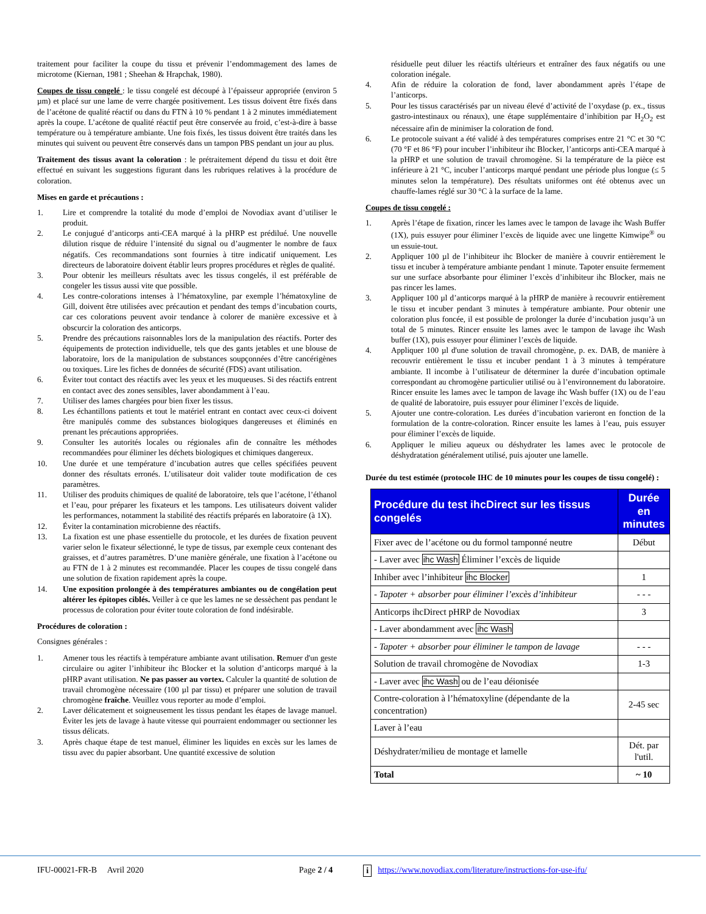traitement pour faciliter la coupe du tissu et prévenir l’endommagement des lames de microtome (Kiernan, 1981 ; Sheehan & Hrapchak, 1980).
Coupes de tissu congelé : le tissu congelé est découpé à l’épaisseur appropriée (environ 5 µm) et placé sur une lame de verre chargée positivement. Les tissus doivent être fixés dans de l’acétone de qualité réactif ou dans du FTN à 10 % pendant 1 à 2 minutes immédiatement après la coupe. L’acétone de qualité réactif peut être conservée au froid, c’est-à-dire à basse température ou à température ambiante. Une fois fixés, les tissus doivent être traités dans les minutes qui suivent ou peuvent être conservés dans un tampon PBS pendant un jour au plus.
Traitement des tissus avant la coloration : le prétraitement dépend du tissu et doit être effectué en suivant les suggestions figurant dans les rubriques relatives à la procédure de coloration.
Mises en garde et précautions :
1. Lire et comprendre la totalité du mode d’emploi de Novodiax avant d’utiliser le produit.
2. Le conjugué d’anticorps anti-CEA marqué à la pHRP est prédilué. Une nouvelle dilution risque de réduire l’intensité du signal ou d’augmenter le nombre de faux négatifs. Ces recommandations sont fournies à titre indicatif uniquement. Les directeurs de laboratoire doivent établir leurs propres procédures et règles de qualité.
3. Pour obtenir les meilleurs résultats avec les tissus congelés, il est préférable de congeler les tissus aussi vite que possible.
4. Les contre-colorations intenses à l’hématoxyline, par exemple l’hématoxyline de Gill, doivent être utilisées avec précaution et pendant des temps d’incubation courts, car ces colorations peuvent avoir tendance à colorer de manière excessive et à obscurcir la coloration des anticorps.
5. Prendre des précautions raisonnables lors de la manipulation des réactifs. Porter des équipements de protection individuelle, tels que des gants jetables et une blouse de laboratoire, lors de la manipulation de substances soupçonnées d’être cancérigènes ou toxiques. Lire les fiches de données de sécurité (FDS) avant utilisation.
6. Éviter tout contact des réactifs avec les yeux et les muqueuses. Si des réactifs entrent en contact avec des zones sensibles, laver abondamment à l’eau.
7. Utiliser des lames chargées pour bien fixer les tissus.
8. Les échantillons patients et tout le matériel entrant en contact avec ceux-ci doivent être manipulés comme des substances biologiques dangereuses et éliminés en prenant les précautions appropriées.
9. Consulter les autorités locales ou régionales afin de connaître les méthodes recommandées pour éliminer les déchets biologiques et chimiques dangereux.
10. Une durée et une température d’incubation autres que celles spécifiées peuvent donner des résultats erronés. L’utilisateur doit valider toute modification de ces paramètres.
11. Utiliser des produits chimiques de qualité de laboratoire, tels que l’acétone, l’éthanol et l’eau, pour préparer les fixateurs et les tampons. Les utilisateurs doivent valider les performances, notamment la stabilité des réactifs préparés en laboratoire (à 1X).
12. Éviter la contamination microbienne des réactifs.
13. La fixation est une phase essentielle du protocole, et les durées de fixation peuvent varier selon le fixateur sélectionné, le type de tissus, par exemple ceux contenant des graisses, et d’autres paramètres. D’une manière générale, une fixation à l’acétone ou au FTN de 1 à 2 minutes est recommandée. Placer les coupes de tissu congelé dans une solution de fixation rapidement après la coupe.
14. Une exposition prolongée à des températures ambiantes ou de congélation peut altérer les épitopes ciblés. Veiller à ce que les lames ne se dessèchent pas pendant le processus de coloration pour éviter toute coloration de fond indésirable.
Procédures de coloration :
Consignes générales :
1. Amener tous les réactifs à température ambiante avant utilisation. Remuer d'un geste circulaire ou agiter l’inhibiteur ihc Blocker et la solution d’anticorps marqué à la pHRP avant utilisation. Ne pas passer au vortex. Calculer la quantité de solution de travail chromogène nécessaire (100 µl par tissu) et préparer une solution de travail chromogène fraîche. Veuillez vous reporter au mode d’emploi.
2. Laver délicatement et soigneusement les tissus pendant les étapes de lavage manuel. Éviter les jets de lavage à haute vitesse qui pourraient endommager ou sectionner les tissus délicats.
3. Après chaque étape de test manuel, éliminer les liquides en excès sur les lames de tissu avec du papier absorbant. Une quantité excessive de solution
résiduelle peut diluer les réactifs ultérieurs et entraîner des faux négatifs ou une coloration inégale.
4. Afin de réduire la coloration de fond, laver abondamment après l’étape de l’anticorps.
5. Pour les tissus caractérisés par un niveau élevé d’activité de l’oxydase (p. ex., tissus gastro-intestinaux ou rénaux), une étape supplémentaire d’inhibition par H<sub>2</sub>O<sub>2</sub> est nécessaire afin de minimiser la coloration de fond.
6. Le protocole suivant a été validé à des températures comprises entre 21 °C et 30 °C (70 °F et 86 °F) pour incuber l’inhibiteur ihc Blocker, l’anticorps anti-CEA marqué à la pHRP et une solution de travail chromogène. Si la température de la pièce est inférieure à 21 °C, incuber l’anticorps marqué pendant une période plus longue (≤ 5 minutes selon la température). Des résultats uniformes ont été obtenus avec un chauffe-lames réglé sur 30 °C à la surface de la lame.
Coupes de tissu congelé :
1. Après l’étape de fixation, rincer les lames avec le tampon de lavage ihc Wash Buffer (1X), puis essuyer pour éliminer l’excès de liquide avec une lingette Kimwipe<sup>®</sup> ou un essuie-tout.
2. Appliquer 100 µl de l’inhibiteur ihc Blocker de manière à couvrir entièrement le tissu et incuber à température ambiante pendant 1 minute. Tapoter ensuite fermement sur une surface absorbante pour éliminer l’excès d’inhibiteur ihc Blocker, mais ne pas rincer les lames.
3. Appliquer 100 µl d’anticorps marqué à la pHRP de manière à recouvrir entièrement le tissu et incuber pendant 3 minutes à température ambiante. Pour obtenir une coloration plus foncée, il est possible de prolonger la durée d’incubation jusqu’à un total de 5 minutes. Rincer ensuite les lames avec le tampon de lavage ihc Wash buffer (1X), puis essuyer pour éliminer l’excès de liquide.
4. Appliquer 100 µl d'une solution de travail chromogène, p. ex. DAB, de manière à recouvrir entièrement le tissu et incuber pendant 1 à 3 minutes à température ambiante. Il incombe à l’utilisateur de déterminer la durée d’incubation optimale correspondant au chromogène particulier utilisé ou à l’environnement du laboratoire. Rincer ensuite les lames avec le tampon de lavage ihc Wash buffer (1X) ou de l’eau de qualité de laboratoire, puis essuyer pour éliminer l’excès de liquide.
5. Ajouter une contre-coloration. Les durées d’incubation varieront en fonction de la formulation de la contre-coloration. Rincer ensuite les lames à l’eau, puis essuyer pour éliminer l’excès de liquide.
6. Appliquer le milieu aqueux ou déshydrater les lames avec le protocole de déshydratation généralement utilisé, puis ajouter une lamelle.
Durée du test estimée (protocole IHC de 10 minutes pour les coupes de tissu congelé) :
| Procédure du test ihcDirect sur les tissus congelés | Durée en minutes |
| --- | --- |
| Fixer avec de l’acétone ou du formol tamponné neutre | Début |
| - Laver avec ihc Wash Éliminer l’excès de liquide | |
| Inhiber avec l’inhibiteur ihc Blocker | 1 |
| - Tapoter + absorber pour éliminer l’excès d’inhibiteur | - - - |
| Anticorps ihcDirect pHRP de Novodiax | 3 |
| - Laver abondamment avec ihc Wash | |
| - Tapoter + absorber pour éliminer le tampon de lavage | - - - |
| Solution de travail chromogène de Novodiax | 1-3 |
| - Laver avec ihc Wash ou de l’eau déionisée | |
| Contre-coloration à l’hématoxyline (dépendante de la concentration) | 2-45 sec |
| Laver à l’eau | |
| Déshydrater/milieu de montage et lamelle | Dét. par l'util. |
| Total | ~ 10 |
IFU-00021-FR-B Avril 2020 Page 2 / 4 i https://www.novodiax.com/literature/instructions-for-use-ifu/